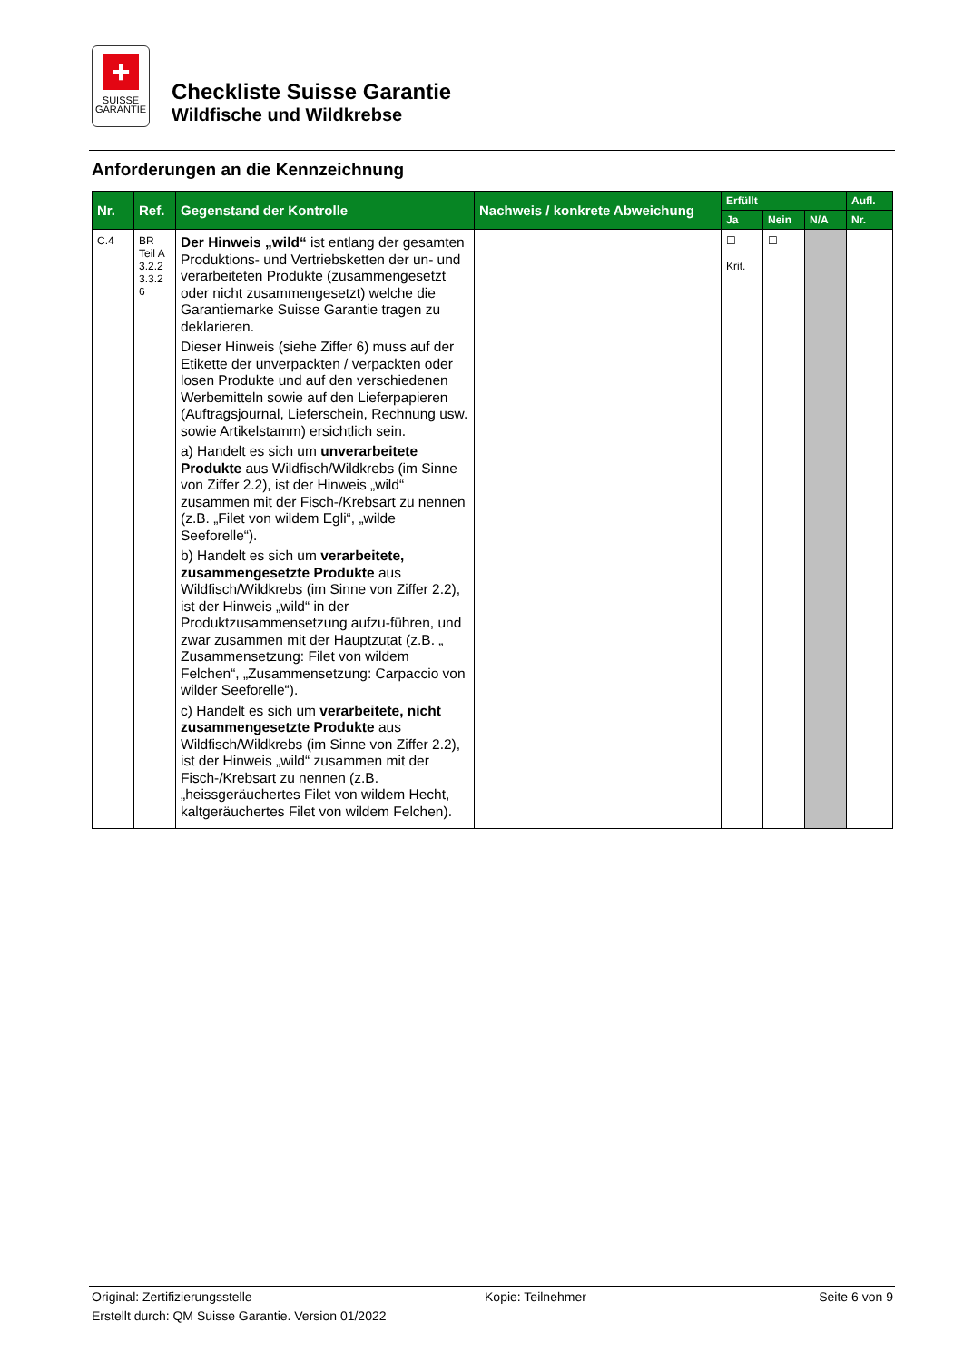+
SUISSE
GARANTIE
Checkliste Suisse Garantie
Wildfische und Wildkrebse
Anforderungen an die Kennzeichnung
| Nr. | Ref. | Gegenstand der Kontrolle | Nachweis / konkrete Abweichung | Erfüllt | | | Aufl. |
| --- | --- | --- | --- | --- | --- | --- | --- |
| | | | | Ja | Nein | N/A | Nr. |
| C.4 | BR Teil A 3.2.2 3.3.2 6 | Der Hinweis „wild“ ist entlang der gesamten Produktions- und Vertriebsketten der un- und verarbeiteten Produkte (zusammengesetzt oder nicht zusammengesetzt) welche die Garantiemarke Suisse Garantie tragen zu deklarieren. Dieser Hinweis (siehe Ziffer 6) muss auf der Etikette der unverpackten / verpackten oder losen Produkte und auf den verschiedenen Werbemitteln sowie auf den Lieferpapieren (Auftragsjournal, Lieferschein, Rechnung usw. sowie Artikelstamm) ersichtlich sein. a) Handelt es sich um unverarbeitete Produkte aus Wildfisch/Wildkrebs (im Sinne von Ziffer 2.2), ist der Hinweis „wild“ zusammen mit der Fisch-/Krebsart zu nennen (z.B. „Filet von wildem Egli“, „wilde Seeforelle“). b) Handelt es sich um verarbeitete, zusammengesetzte Produkte aus Wildfisch/Wildkrebs (im Sinne von Ziffer 2.2), ist der Hinweis „wild“ in der Produktzusammensetzung aufzu-führen, und zwar zusammen mit der Hauptzutat (z.B. „ Zusammensetzung: Filet von wildem Felchen“, „Zusammensetzung: Carpaccio von wilder Seeforelle“). c) Handelt es sich um verarbeitete, nicht zusammengesetzte Produkte aus Wildfisch/Wildkrebs (im Sinne von Ziffer 2.2), ist der Hinweis „wild“ zusammen mit der Fisch-/Krebsart zu nennen (z.B. „heissgeräuchertes Filet von wildem Hecht, kaltgeräuchertes Filet von wildem Felchen). | | ☐ Krit. | ☐ | | |
Original: Zertifizierungsstelle Kopie: Teilnehmer Seite 6 von 9
Erstellt durch: QM Suisse Garantie. Version 01/2022